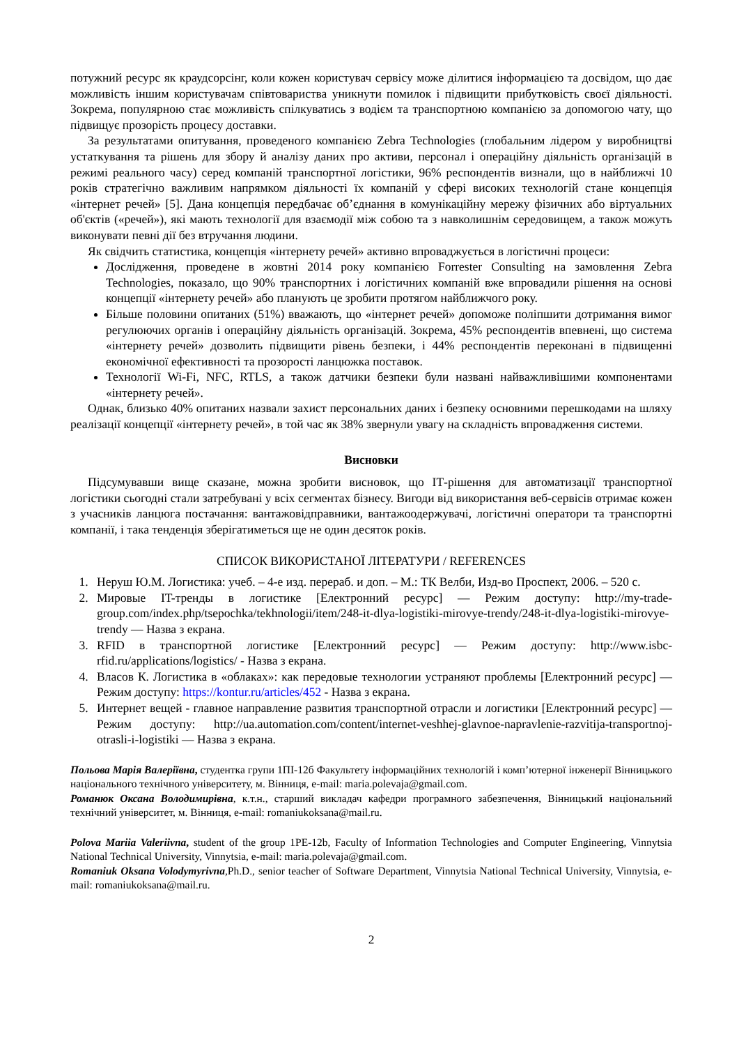потужний ресурс як краудсорсінг, коли кожен користувач сервісу може ділитися інформацією та досвідом, що дає можливість іншим користувачам співтовариства уникнути помилок і підвищити прибутковість своєї діяльності. Зокрема, популярною стає можливість спілкуватись з водієм та транспортною компанією за допомогою чату, що підвищує прозорість процесу доставки.
За результатами опитування, проведеного компанією Zebra Technologies (глобальним лідером у виробництві устаткування та рішень для збору й аналізу даних про активи, персонал і операційну діяльність організацій в режимі реального часу) серед компаній транспортної логістики, 96% респондентів визнали, що в найближчі 10 років стратегічно важливим напрямком діяльності їх компаній у сфері високих технологій стане концепція «інтернет речей» [5]. Дана концепція передбачає об’єднання в комунікаційну мережу фізичних або віртуальних об'єктів («речей»), які мають технології для взаємодії між собою та з навколишнім середовищем, а також можуть виконувати певні дії без втручання людини.
Як свідчить статистика, концепція «інтернету речей» активно впроваджується в логістичні процеси:
Дослідження, проведене в жовтні 2014 року компанією Forrester Consulting на замовлення Zebra Technologies, показало, що 90% транспортних і логістичних компаній вже впровадили рішення на основі концепції «інтернету речей» або планують це зробити протягом найближчого року.
Більше половини опитаних (51%) вважають, що «інтернет речей» допоможе поліпшити дотримання вимог регулюючих органів і операційну діяльність організацій. Зокрема, 45% респондентів впевнені, що система «інтернету речей» дозволить підвищити рівень безпеки, і 44% респондентів переконані в підвищенні економічної ефективності та прозорості ланцюжка поставок.
Технології Wi-Fi, NFC, RTLS, а також датчики безпеки були названі найважливішими компонентами «інтернету речей».
Однак, близько 40% опитаних назвали захист персональних даних і безпеку основними перешкодами на шляху реалізації концепції «інтернету речей», в той час як 38% звернули увагу на складність впровадження системи.
Висновки
Підсумувавши вище сказане, можна зробити висновок, що ІТ-рішення для автоматизації транспортної логістики сьогодні стали затребувані у всіх сегментах бізнесу. Вигоди від використання веб-сервісів отримає кожен з учасників ланцюга постачання: вантажовідправники, вантажоодержувачі, логістичні оператори та транспортні компанії, і така тенденція зберігатиметься ще не один десяток років.
СПИСОК ВИКОРИСТАНОЇ ЛІТЕРАТУРИ / REFERENCES
1. Неруш Ю.М. Логистика: учеб. – 4-е изд. перераб. и доп. – М.: ТК Велби, Изд-во Проспект, 2006. – 520 с.
2. Мировые IT-тренды в логистике [Електронний ресурс] — Режим доступу: http://my-trade-group.com/index.php/tsepochka/tekhnologii/item/248-it-dlya-logistiki-mirovye-trendy/248-it-dlya-logistiki-mirovye-trendy — Назва з екрана.
3. RFID в транспортной логистике [Електронний ресурс] — Режим доступу: http://www.isbc-rfid.ru/applications/logistics/ - Назва з екрана.
4. Власов К. Логистика в «облаках»: как передовые технологии устраняют проблемы [Електронний ресурс] — Режим доступу: https://kontur.ru/articles/452 - Назва з екрана.
5. Интернет вещей - главное направление развития транспортной отрасли и логистики [Електронний ресурс] — Режим доступу: http://ua.automation.com/content/internet-veshhej-glavnoe-napravlenie-razvitija-transportnoj-otrasli-i-logistiki — Назва з екрана.
Польова Марія Валеріївна, студентка групи 1ПІ-12б Факультету інформаційних технологій і комп’ютерної інженерії Вінницького національного технічного університету, м. Вінниця, e-mail: maria.polevaja@gmail.com.
Романюк Оксана Володимирівна, к.т.н., старший викладач кафедри програмного забезпечення, Вінницький національний технічний університет, м. Вінниця, e-mail: romaniukoksana@mail.ru.
Polova Mariia Valeriivna, student of the group 1PE-12b, Faculty of Information Technologies and Computer Engineering, Vinnytsia National Technical University, Vinnytsia, e-mail: maria.polevaja@gmail.com.
Romaniuk Oksana Volodymyrivna,Ph.D., senior teacher of Software Department, Vinnytsia National Technical University, Vinnytsia, e-mail: romaniukoksana@mail.ru.
2